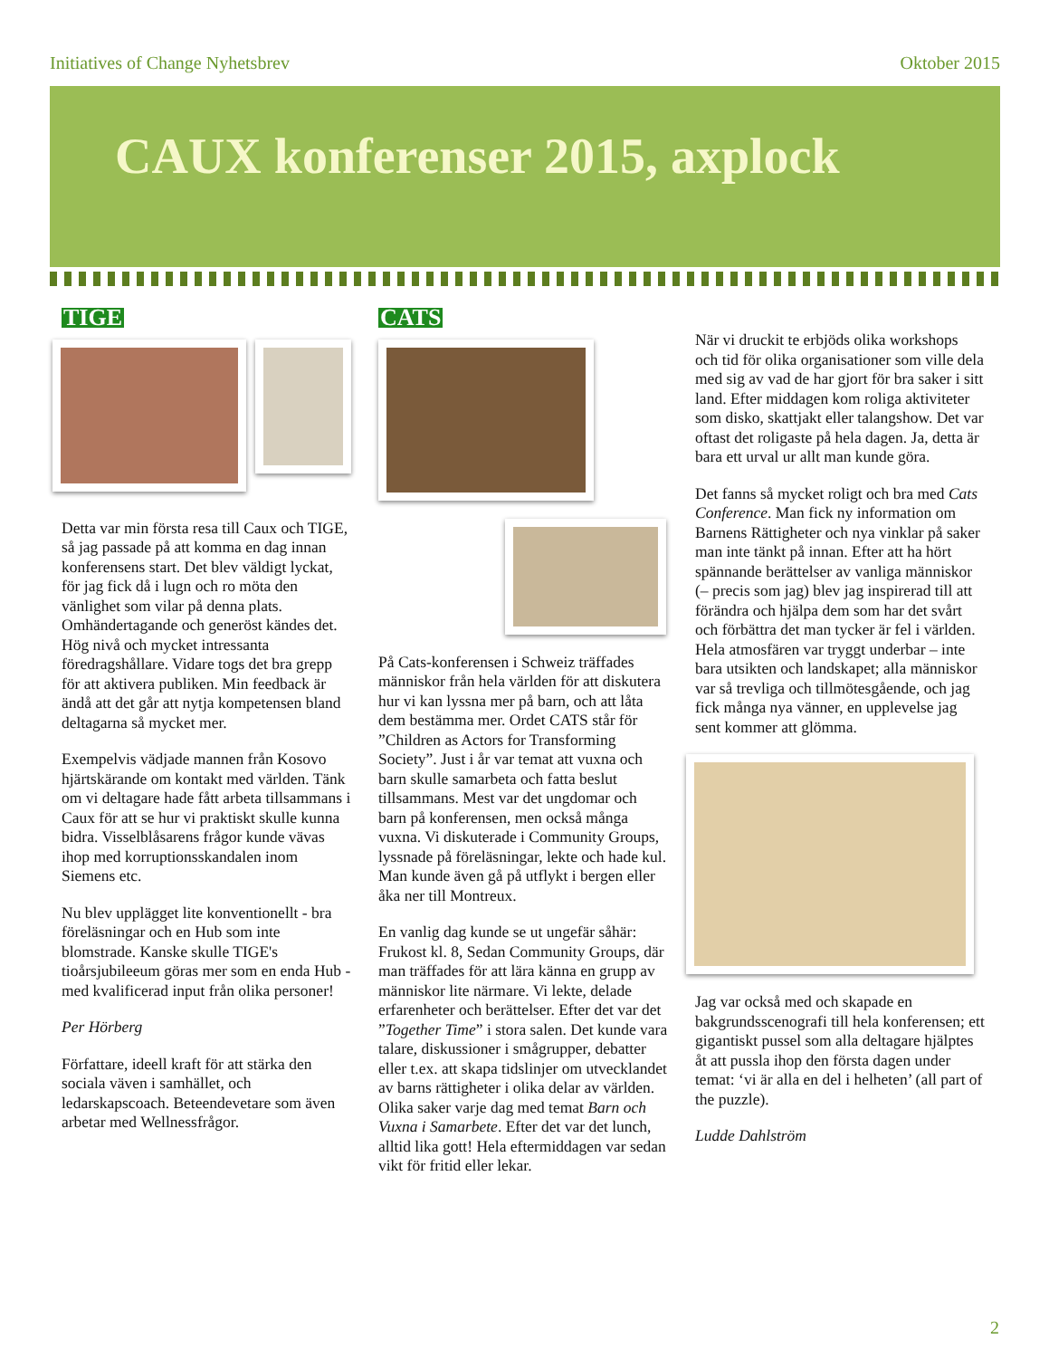Initiatives of Change Nyhetsbrev Oktober 2015
CAUX konferenser 2015, axplock
TIGE
Detta var min första resa till Caux och TIGE, så jag passade på att komma en dag innan konferensens start. Det blev väldigt lyckat, för jag fick då i lugn och ro möta den vänlighet som vilar på denna plats. Omhändertagande och generöst kändes det. Hög nivå och mycket intressanta föredragshållare. Vidare togs det bra grepp för att aktivera publiken. Min feedback är ändå att det går att nytja kompetensen bland deltagarna så mycket mer.
Exempelvis vädjade mannen från Kosovo hjärtskärande om kontakt med världen. Tänk om vi deltagare hade fått arbeta tillsammans i Caux för att se hur vi praktiskt skulle kunna bidra. Visselblåsarens frågor kunde vävas ihop med korruptionsskandalen inom Siemens etc.
Nu blev upplägget lite konventionellt - bra föreläsningar och en Hub som inte blomstrade. Kanske skulle TIGE's tioårsjubileeum göras mer som en enda Hub - med kvalificerad input från olika personer!
Per Hörberg
Författare, ideell kraft för att stärka den sociala väven i samhället, och ledarskapscoach. Beteendevetare som även arbetar med Wellnessfrågor.
CATS
På Cats-konferensen i Schweiz träffades människor från hela världen för att diskutera hur vi kan lyssna mer på barn, och att låta dem bestämma mer. Ordet CATS står för ”Children as Actors for Transforming Society”. Just i år var temat att vuxna och barn skulle samarbeta och fatta beslut tillsammans. Mest var det ungdomar och barn på konferensen, men också många vuxna. Vi diskuterade i Community Groups, lyssnade på föreläsningar, lekte och hade kul. Man kunde även gå på utflykt i bergen eller åka ner till Montreux.
En vanlig dag kunde se ut ungefär såhär: Frukost kl. 8, Sedan Community Groups, där man träffades för att lära känna en grupp av människor lite närmare. Vi lekte, delade erfarenheter och berättelser. Efter det var det ”Together Time” i stora salen. Det kunde vara talare, diskussioner i smågrupper, debatter eller t.ex. att skapa tidslinjer om utvecklandet av barns rättigheter i olika delar av världen. Olika saker varje dag med temat Barn och Vuxna i Samarbete. Efter det var det lunch, alltid lika gott! Hela eftermiddagen var sedan vikt för fritid eller lekar.
När vi druckit te erbjöds olika workshops och tid för olika organisationer som ville dela med sig av vad de har gjort för bra saker i sitt land. Efter middagen kom roliga aktiviteter som disko, skattjakt eller talangshow. Det var oftast det roligaste på hela dagen. Ja, detta är bara ett urval ur allt man kunde göra.
Det fanns så mycket roligt och bra med Cats Conference. Man fick ny information om Barnens Rättigheter och nya vinklar på saker man inte tänkt på innan. Efter att ha hört spännande berättelser av vanliga människor (– precis som jag) blev jag inspirerad till att förändra och hjälpa dem som har det svårt och förbättra det man tycker är fel i världen. Hela atmosfären var tryggt underbar – inte bara utsikten och landskapet; alla människor var så trevliga och tillmötesgående, och jag fick många nya vänner, en upplevelse jag sent kommer att glömma.
Jag var också med och skapade en bakgrundsscenografi till hela konferensen; ett gigantiskt pussel som alla deltagare hjälptes åt att pussla ihop den första dagen under temat: ‘vi är alla en del i helheten’ (all part of the puzzle).
Ludde Dahlström
2